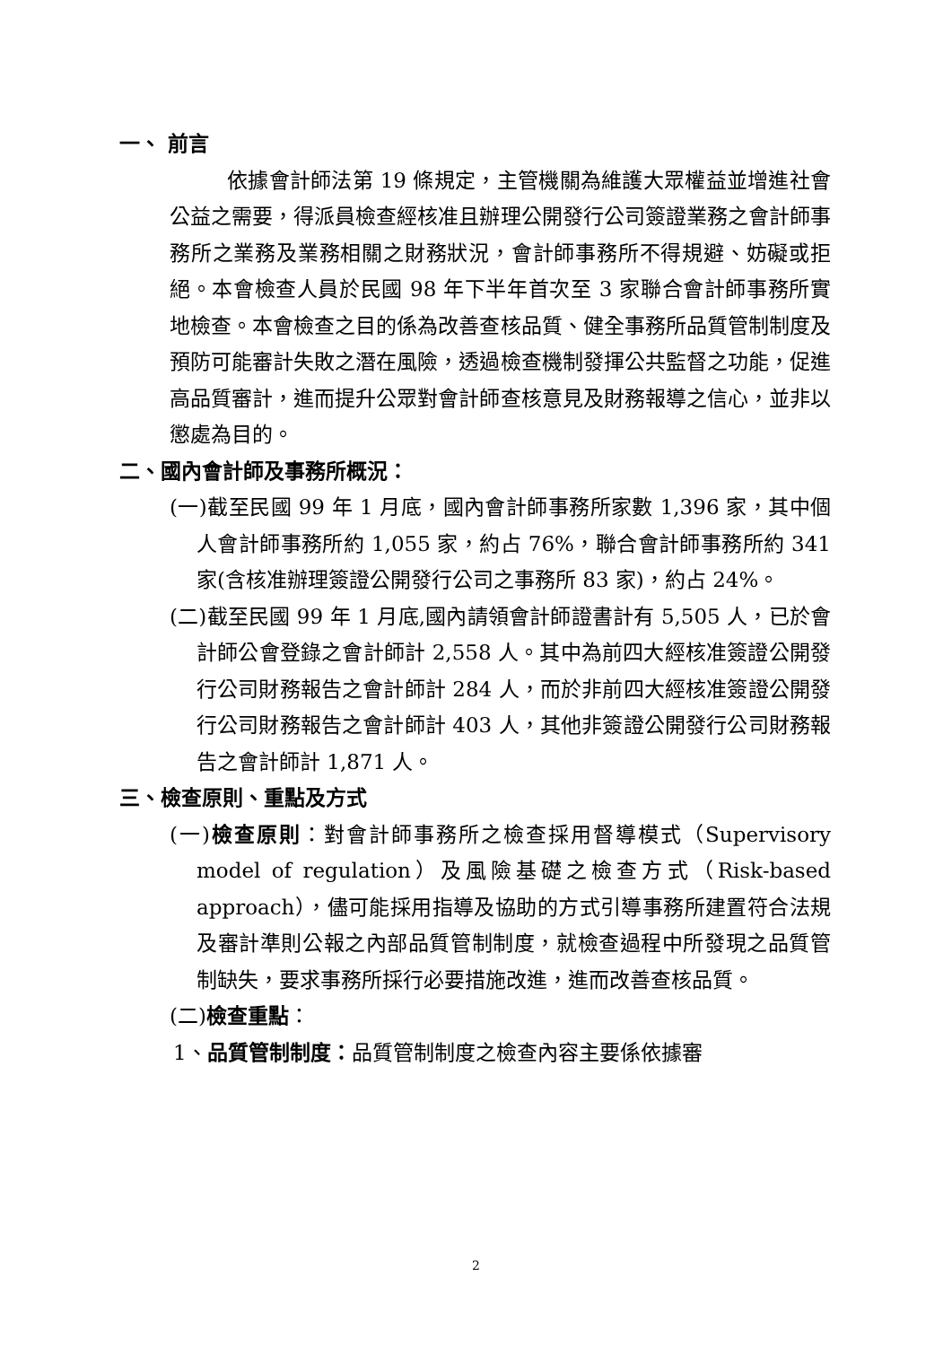一、 前言
依據會計師法第 19 條規定，主管機關為維護大眾權益並增進社會公益之需要，得派員檢查經核准且辦理公開發行公司簽證業務之會計師事務所之業務及業務相關之財務狀況，會計師事務所不得規避、妨礙或拒絕。本會檢查人員於民國 98 年下半年首次至 3 家聯合會計師事務所實地檢查。本會檢查之目的係為改善查核品質、健全事務所品質管制制度及預防可能審計失敗之潛在風險，透過檢查機制發揮公共監督之功能，促進高品質審計，進而提升公眾對會計師查核意見及財務報導之信心，並非以懲處為目的。
二、國內會計師及事務所概況：
(一)截至民國 99 年 1 月底，國內會計師事務所家數 1,396 家，其中個人會計師事務所約 1,055 家，約占 76%，聯合會計師事務所約 341 家(含核准辦理簽證公開發行公司之事務所 83 家)，約占 24%。
(二)截至民國 99 年 1 月底,國內請領會計師證書計有 5,505 人，已於會計師公會登錄之會計師計 2,558 人。其中為前四大經核准簽證公開發行公司財務報告之會計師計 284 人，而於非前四大經核准簽證公開發行公司財務報告之會計師計 403 人，其他非簽證公開發行公司財務報告之會計師計 1,871 人。
三、檢查原則、重點及方式
(一)檢查原則：對會計師事務所之檢查採用督導模式（Supervisory model of regulation）及風險基礎之檢查方式（Risk-based approach），儘可能採用指導及協助的方式引導事務所建置符合法規及審計準則公報之內部品質管制制度，就檢查過程中所發現之品質管制缺失，要求事務所採行必要措施改進，進而改善查核品質。
(二)檢查重點：
1、品質管制制度：品質管制制度之檢查內容主要係依據審
2